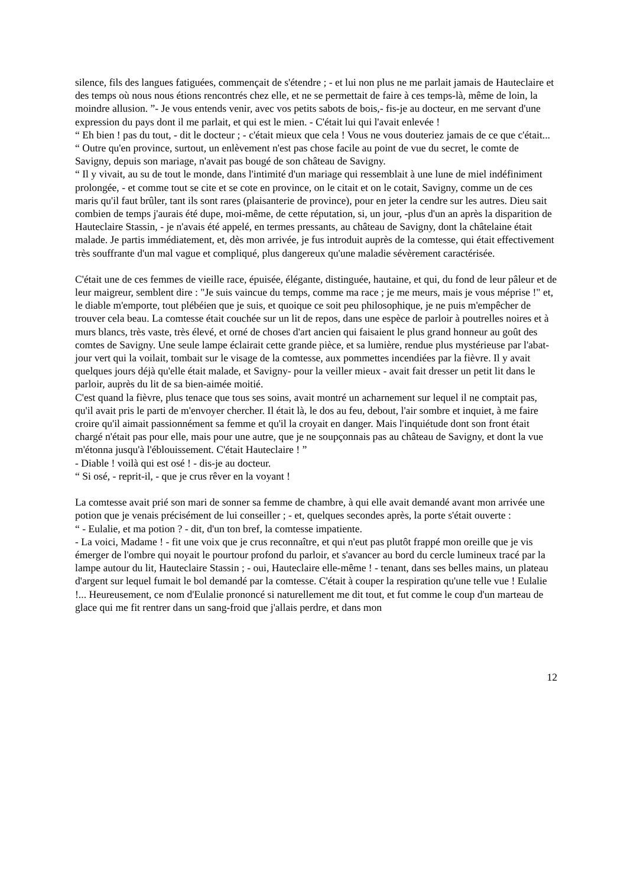silence, fils des langues fatiguées, commençait de s'étendre ; - et lui non plus ne me parlait jamais de Hauteclaire et des temps où nous nous étions rencontrés chez elle, et ne se permettait de faire à ces temps-là, même de loin, la moindre allusion. ”- Je vous entends venir, avec vos petits sabots de bois,- fis-je au docteur, en me servant d'une expression du pays dont il me parlait, et qui est le mien. - C'était lui qui l'avait enlevée !
“ Eh bien ! pas du tout, - dit le docteur ; - c'était mieux que cela ! Vous ne vous douteriez jamais de ce que c'était...
“ Outre qu'en province, surtout, un enlèvement n'est pas chose facile au point de vue du secret, le comte de Savigny, depuis son mariage, n'avait pas bougé de son château de Savigny.
“ Il y vivait, au su de tout le monde, dans l'intimité d'un mariage qui ressemblait à une lune de miel indéfiniment prolongée, - et comme tout se cite et se cote en province, on le citait et on le cotait, Savigny, comme un de ces maris qu'il faut brûler, tant ils sont rares (plaisanterie de province), pour en jeter la cendre sur les autres. Dieu sait combien de temps j'aurais été dupe, moi-même, de cette réputation, si, un jour, -plus d'un an après la disparition de Hauteclaire Stassin, - je n'avais été appelé, en termes pressants, au château de Savigny, dont la châtelaine était malade. Je partis immédiatement, et, dès mon arrivée, je fus introduit auprès de la comtesse, qui était effectivement très souffrante d'un mal vague et compliqué, plus dangereux qu'une maladie sévèrement caractérisée.
C'était une de ces femmes de vieille race, épuisée, élégante, distinguée, hautaine, et qui, du fond de leur pâleur et de leur maigreur, semblent dire : "Je suis vaincue du temps, comme ma race ; je me meurs, mais je vous méprise !" et, le diable m'emporte, tout plébéien que je suis, et quoique ce soit peu philosophique, je ne puis m'empêcher de trouver cela beau. La comtesse était couchée sur un lit de repos, dans une espèce de parloir à poutrelles noires et à murs blancs, très vaste, très élevé, et orné de choses d'art ancien qui faisaient le plus grand honneur au goût des comtes de Savigny. Une seule lampe éclairait cette grande pièce, et sa lumière, rendue plus mystérieuse par l'abat-jour vert qui la voilait, tombait sur le visage de la comtesse, aux pommettes incendiées par la fièvre. Il y avait quelques jours déjà qu'elle était malade, et Savigny- pour la veiller mieux - avait fait dresser un petit lit dans le parloir, auprès du lit de sa bien-aimée moitié.
C'est quand la fièvre, plus tenace que tous ses soins, avait montré un acharnement sur lequel il ne comptait pas, qu'il avait pris le parti de m'envoyer chercher. Il était là, le dos au feu, debout, l'air sombre et inquiet, à me faire croire qu'il aimait passionnément sa femme et qu'il la croyait en danger. Mais l'inquiétude dont son front était chargé n'était pas pour elle, mais pour une autre, que je ne soupçonnais pas au château de Savigny, et dont la vue m'étonna jusqu'à l'éblouissement. C'était Hauteclaire ! ”
- Diable ! voilà qui est osé ! - dis-je au docteur.
“ Si osé, - reprit-il, - que je crus rêver en la voyant !
La comtesse avait prié son mari de sonner sa femme de chambre, à qui elle avait demandé avant mon arrivée une potion que je venais précisément de lui conseiller ; - et, quelques secondes après, la porte s'était ouverte :
“ - Eulalie, et ma potion ? - dit, d'un ton bref, la comtesse impatiente.
- La voici, Madame ! - fit une voix que je crus reconnaître, et qui n'eut pas plutôt frappé mon oreille que je vis émerger de l'ombre qui noyait le pourtour profond du parloir, et s'avancer au bord du cercle lumineux tracé par la lampe autour du lit, Hauteclaire Stassin ; - oui, Hauteclaire elle-même ! - tenant, dans ses belles mains, un plateau d'argent sur lequel fumait le bol demandé par la comtesse. C'était à couper la respiration qu'une telle vue ! Eulalie !... Heureusement, ce nom d'Eulalie prononcé si naturellement me dit tout, et fut comme le coup d'un marteau de glace qui me fit rentrer dans un sang-froid que j'allais perdre, et dans mon
12